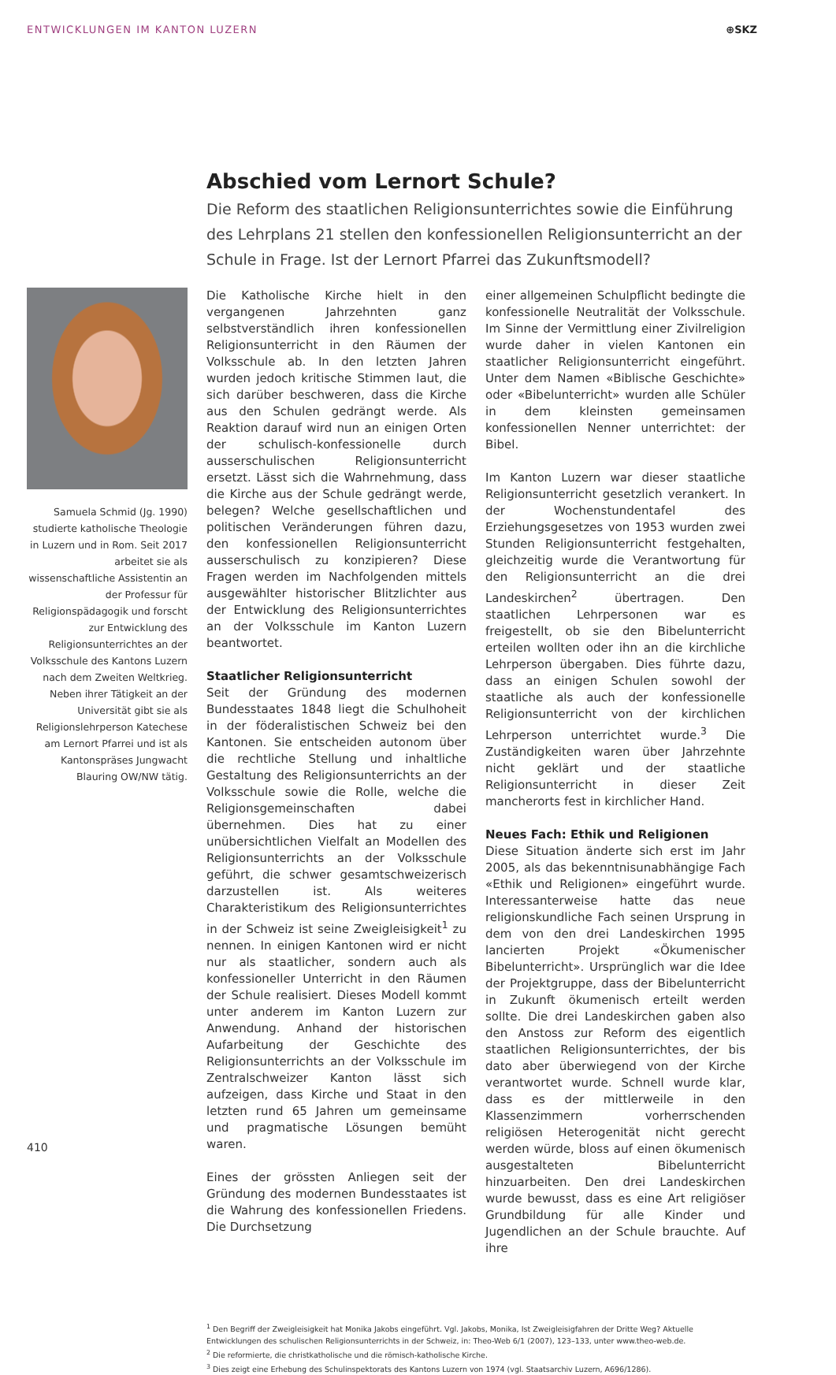ENTWICKLUNGEN IM KANTON LUZERN ⊕SKZ
Abschied vom Lernort Schule?
Die Reform des staatlichen Religionsunterrichtes sowie die Einführung des Lehrplans 21 stellen den konfessionellen Religionsunterricht an der Schule in Frage. Ist der Lernort Pfarrei das Zukunftsmodell?
Samuela Schmid (Jg. 1990) studierte katholische Theologie in Luzern und in Rom. Seit 2017 arbeitet sie als wissenschaftliche Assistentin an der Professur für Religionspädagogik und forscht zur Entwicklung des Religionsunterrichtes an der Volksschule des Kantons Luzern nach dem Zweiten Weltkrieg. Neben ihrer Tätigkeit an der Universität gibt sie als Religionslehrperson Katechese am Lernort Pfarrei und ist als Kantonspräses Jungwacht Blauring OW/NW tätig.
Die Katholische Kirche hielt in den vergangenen Jahrzehnten ganz selbstverständlich ihren konfessionellen Religionsunterricht in den Räumen der Volksschule ab. In den letzten Jahren wurden jedoch kritische Stimmen laut, die sich darüber beschweren, dass die Kirche aus den Schulen gedrängt werde. Als Reaktion darauf wird nun an einigen Orten der schulisch-konfessionelle durch ausserschulischen Religionsunterricht ersetzt. Lässt sich die Wahrnehmung, dass die Kirche aus der Schule gedrängt werde, belegen? Welche gesellschaftlichen und politischen Veränderungen führen dazu, den konfessionellen Religionsunterricht ausserschulisch zu konzipieren? Diese Fragen werden im Nachfolgenden mittels ausgewählter historischer Blitzlichter aus der Entwicklung des Religionsunterrichtes an der Volksschule im Kanton Luzern beantwortet.
Staatlicher Religionsunterricht
Seit der Gründung des modernen Bundesstaates 1848 liegt die Schulhoheit in der föderalistischen Schweiz bei den Kantonen. Sie entscheiden autonom über die rechtliche Stellung und inhaltliche Gestaltung des Religionsunterrichts an der Volksschule sowie die Rolle, welche die Religionsgemeinschaften dabei übernehmen. Dies hat zu einer unübersichtlichen Vielfalt an Modellen des Religionsunterrichts an der Volksschule geführt, die schwer gesamtschweizerisch darzustellen ist. Als weiteres Charakteristikum des Religionsunterrichtes in der Schweiz ist seine Zweigleisigkeit<sup>1</sup> zu nennen. In einigen Kantonen wird er nicht nur als staatlicher, sondern auch als konfessioneller Unterricht in den Räumen der Schule realisiert. Dieses Modell kommt unter anderem im Kanton Luzern zur Anwendung. Anhand der historischen Aufarbeitung der Geschichte des Religionsunterrichts an der Volksschule im Zentralschweizer Kanton lässt sich aufzeigen, dass Kirche und Staat in den letzten rund 65 Jahren um gemeinsame und pragmatische Lösungen bemüht waren.
Eines der grössten Anliegen seit der Gründung des modernen Bundesstaates ist die Wahrung des konfessionellen Friedens. Die Durchsetzung
einer allgemeinen Schulpflicht bedingte die konfessionelle Neutralität der Volksschule. Im Sinne der Vermittlung einer Zivilreligion wurde daher in vielen Kantonen ein staatlicher Religionsunterricht eingeführt. Unter dem Namen «Biblische Geschichte» oder «Bibelunterricht» wurden alle Schüler in dem kleinsten gemeinsamen konfessionellen Nenner unterrichtet: der Bibel.
Im Kanton Luzern war dieser staatliche Religionsunterricht gesetzlich verankert. In der Wochenstundentafel des Erziehungsgesetzes von 1953 wurden zwei Stunden Religionsunterricht festgehalten, gleichzeitig wurde die Verantwortung für den Religionsunterricht an die drei Landeskirchen<sup>2</sup> übertragen. Den staatlichen Lehrpersonen war es freigestellt, ob sie den Bibelunterricht erteilen wollten oder ihn an die kirchliche Lehrperson übergaben. Dies führte dazu, dass an einigen Schulen sowohl der staatliche als auch der konfessionelle Religionsunterricht von der kirchlichen Lehrperson unterrichtet wurde.<sup>3</sup> Die Zuständigkeiten waren über Jahrzehnte nicht geklärt und der staatliche Religionsunterricht in dieser Zeit mancherorts fest in kirchlicher Hand.
Neues Fach: Ethik und Religionen
Diese Situation änderte sich erst im Jahr 2005, als das bekenntnisunabhängige Fach «Ethik und Religionen» eingeführt wurde. Interessanterweise hatte das neue religionskundliche Fach seinen Ursprung in dem von den drei Landeskirchen 1995 lancierten Projekt «Ökumenischer Bibelunterricht». Ursprünglich war die Idee der Projektgruppe, dass der Bibelunterricht in Zukunft ökumenisch erteilt werden sollte. Die drei Landeskirchen gaben also den Anstoss zur Reform des eigentlich staatlichen Religionsunterrichtes, der bis dato aber überwiegend von der Kirche verantwortet wurde. Schnell wurde klar, dass es der mittlerweile in den Klassenzimmern vorherrschenden religiösen Heterogenität nicht gerecht werden würde, bloss auf einen ökumenisch ausgestalteten Bibelunterricht hinzuarbeiten. Den drei Landeskirchen wurde bewusst, dass es eine Art religiöser Grundbildung für alle Kinder und Jugendlichen an der Schule brauchte. Auf ihre
<sup>1</sup> Den Begriff der Zweigleisigkeit hat Monika Jakobs eingeführt. Vgl. Jakobs, Monika, Ist Zweigleisigfahren der Dritte Weg? Aktuelle Entwicklungen des schulischen Religionsunterrichts in der Schweiz, in: Theo-Web 6/1 (2007), 123–133, unter www.theo-web.de.
<sup>2</sup> Die reformierte, die christkatholische und die römisch-katholische Kirche.
<sup>3</sup> Dies zeigt eine Erhebung des Schulinspektorats des Kantons Luzern von 1974 (vgl. Staatsarchiv Luzern, A696/1286).
410